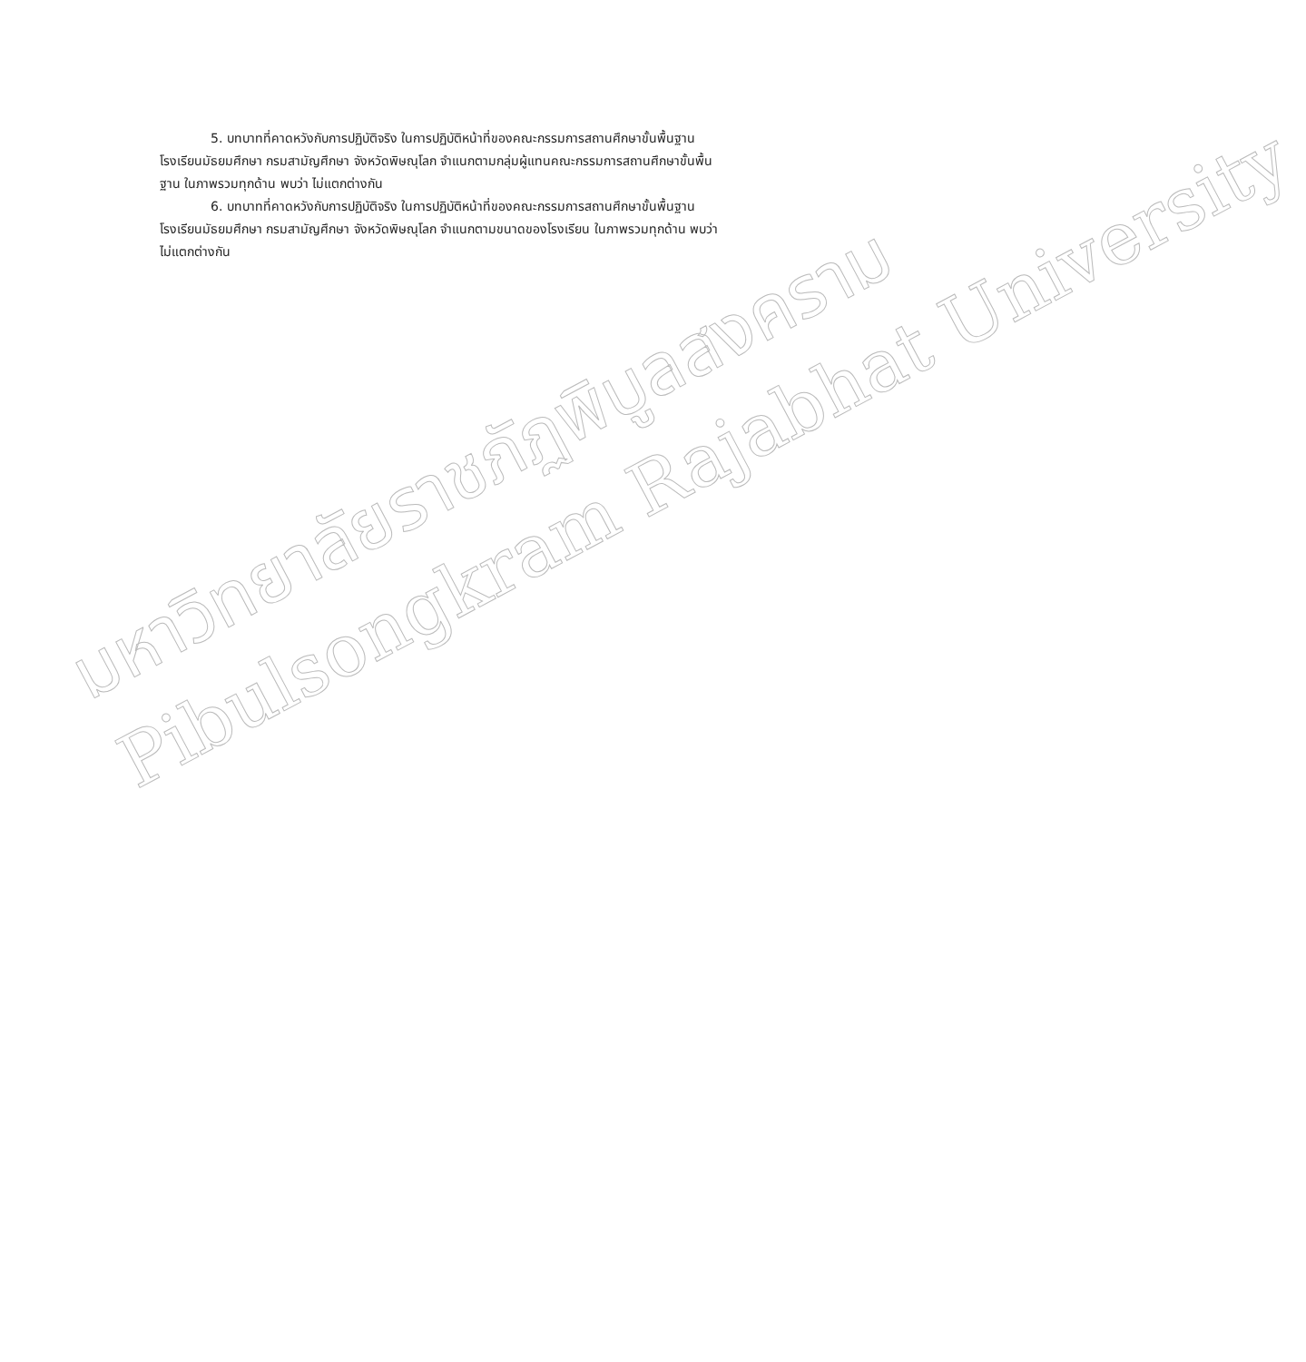5. บทบาทที่คาดหวังกับการปฏิบัติจริง ในการปฏิบัติหน้าที่ของคณะกรรมการสถานศึกษาขั้นพื้นฐาน โรงเรียนมัธยมศึกษา กรมสามัญศึกษา จังหวัดพิษณุโลก จำแนกตามกลุ่มผู้แทนคณะกรรมการสถานศึกษาขั้นพื้นฐาน ในภาพรวมทุกด้าน พบว่า ไม่แตกต่างกัน
6. บทบาทที่คาดหวังกับการปฏิบัติจริง ในการปฏิบัติหน้าที่ของคณะกรรมการสถานศึกษาขั้นพื้นฐานโรงเรียนมัธยมศึกษา กรมสามัญศึกษา จังหวัดพิษณุโลก จำแนกตามขนาดของโรงเรียน ในภาพรวมทุกด้าน พบว่า ไม่แตกต่างกัน
มหาวิทยาลัยราชภัฏพิบูลสงคราม
Pibulsongkram Rajabhat University